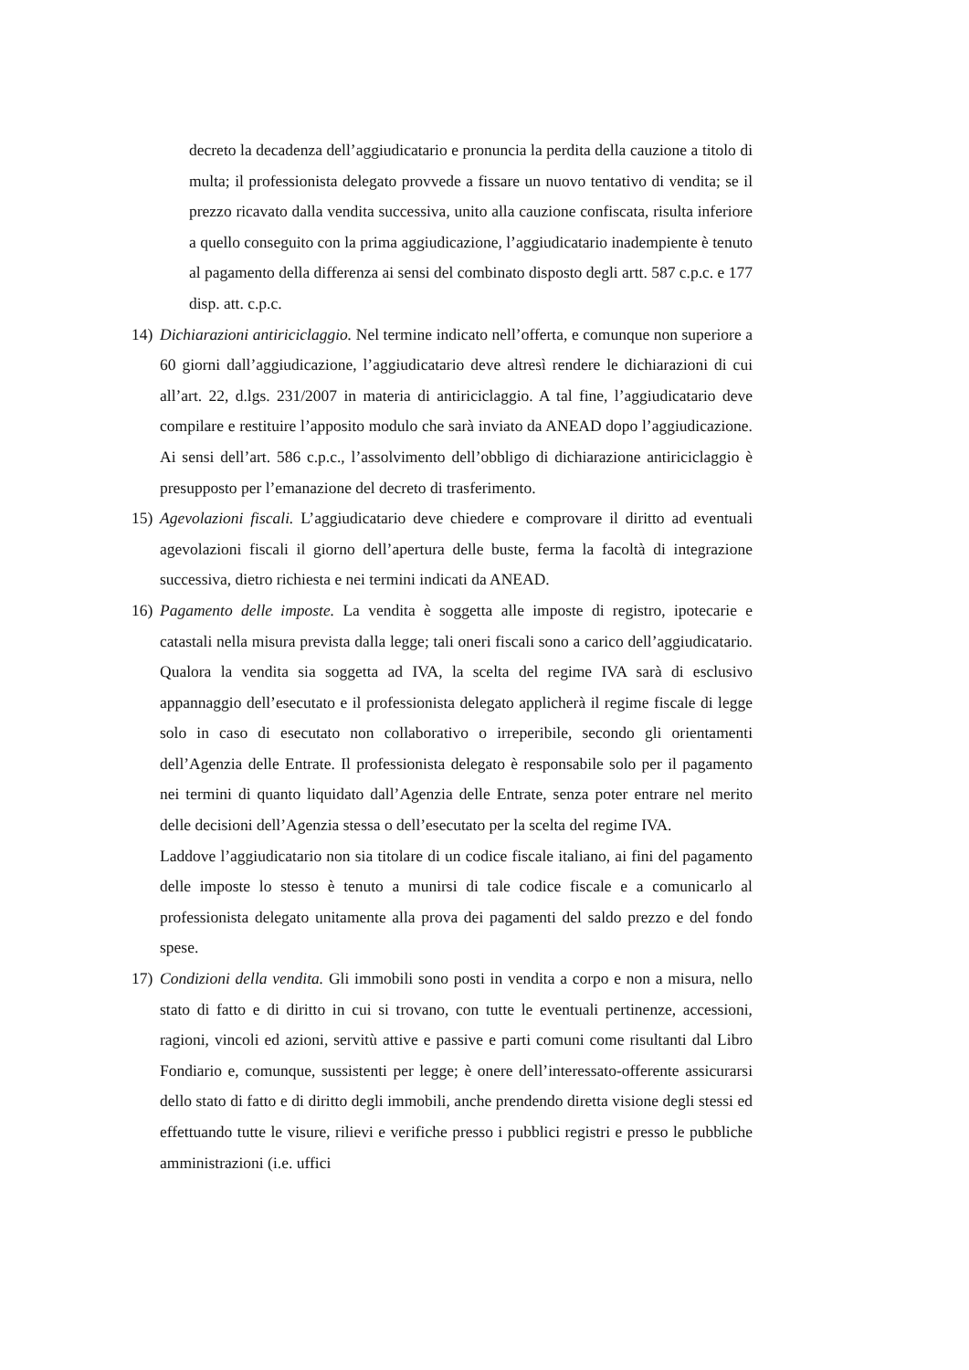decreto la decadenza dell’aggiudicatario e pronuncia la perdita della cauzione a titolo di multa; il professionista delegato provvede a fissare un nuovo tentativo di vendita; se il prezzo ricavato dalla vendita successiva, unito alla cauzione confiscata, risulta inferiore a quello conseguito con la prima aggiudicazione, l’aggiudicatario inadempiente è tenuto al pagamento della differenza ai sensi del combinato disposto degli artt. 587 c.p.c. e 177 disp. att. c.p.c.
14)
Dichiarazioni antiriciclaggio. Nel termine indicato nell’offerta, e comunque non superiore a 60 giorni dall’aggiudicazione, l’aggiudicatario deve altresì rendere le dichiarazioni di cui all’art. 22, d.lgs. 231/2007 in materia di antiriciclaggio. A tal fine, l’aggiudicatario deve compilare e restituire l’apposito modulo che sarà inviato da ANEAD dopo l’aggiudicazione. Ai sensi dell’art. 586 c.p.c., l’assolvimento dell’obbligo di dichiarazione antiriciclaggio è presupposto per l’emanazione del decreto di trasferimento.
15)
Agevolazioni fiscali. L’aggiudicatario deve chiedere e comprovare il diritto ad eventuali agevolazioni fiscali il giorno dell’apertura delle buste, ferma la facoltà di integrazione successiva, dietro richiesta e nei termini indicati da ANEAD.
16)
Pagamento delle imposte. La vendita è soggetta alle imposte di registro, ipotecarie e catastali nella misura prevista dalla legge; tali oneri fiscali sono a carico dell’aggiudicatario. Qualora la vendita sia soggetta ad IVA, la scelta del regime IVA sarà di esclusivo appannaggio dell’esecutato e il professionista delegato applicherà il regime fiscale di legge solo in caso di esecutato non collaborativo o irreperibile, secondo gli orientamenti dell’Agenzia delle Entrate. Il professionista delegato è responsabile solo per il pagamento nei termini di quanto liquidato dall’Agenzia delle Entrate, senza poter entrare nel merito delle decisioni dell’Agenzia stessa o dell’esecutato per la scelta del regime IVA.
Laddove l’aggiudicatario non sia titolare di un codice fiscale italiano, ai fini del pagamento delle imposte lo stesso è tenuto a munirsi di tale codice fiscale e a comunicarlo al professionista delegato unitamente alla prova dei pagamenti del saldo prezzo e del fondo spese.
17)
Condizioni della vendita. Gli immobili sono posti in vendita a corpo e non a misura, nello stato di fatto e di diritto in cui si trovano, con tutte le eventuali pertinenze, accessioni, ragioni, vincoli ed azioni, servitù attive e passive e parti comuni come risultanti dal Libro Fondiario e, comunque, sussistenti per legge; è onere dell’interessato-offerente assicurarsi dello stato di fatto e di diritto degli immobili, anche prendendo diretta visione degli stessi ed effettuando tutte le visure, rilievi e verifiche presso i pubblici registri e presso le pubbliche amministrazioni (i.e. uffici